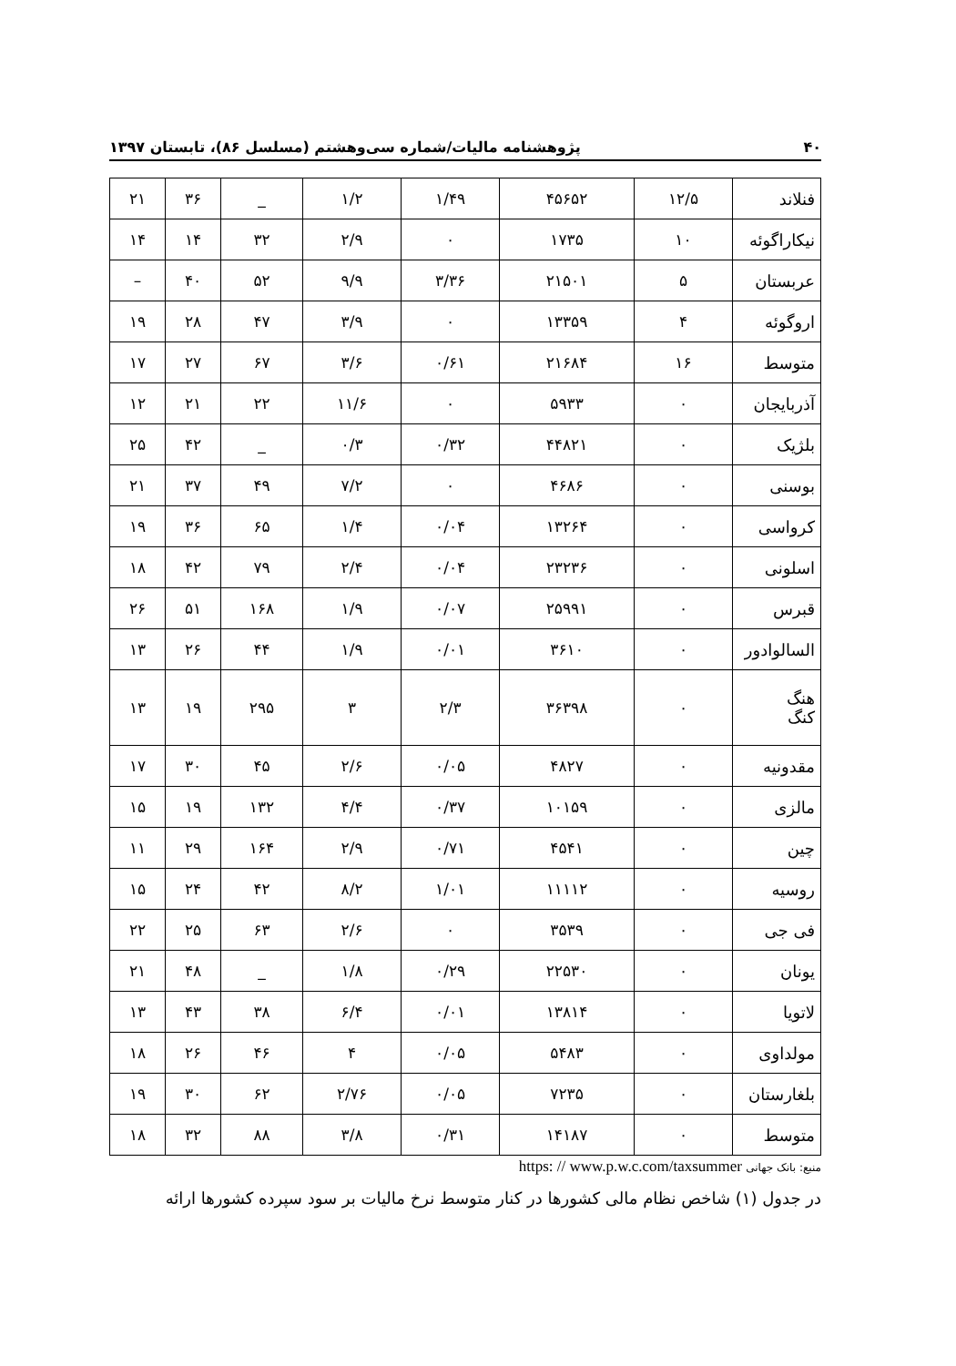۴۰ پژوهشنامه مالیات/شماره سی‌وهشتم (مسلسل ۸۶)، تابستان ۱۳۹۷
| فنلاند | ۱۲/۵ | ۴۵۶۵۲ | ۱/۴۹ | ۱/۲ | _ | ۳۶ | ۲۱ |
| نیکاراگوئه | ۱۰ | ۱۷۳۵ | ۰ | ۲/۹ | ۳۲ | ۱۴ | ۱۴ |
| عربستان | ۵ | ۲۱۵۰۱ | ۳/۳۶ | ۹/۹ | ۵۲ | ۴۰ | – |
| اروگوئه | ۴ | ۱۳۳۵۹ | ۰ | ۳/۹ | ۴۷ | ۲۸ | ۱۹ |
| متوسط | ۱۶ | ۲۱۶۸۴ | ۰/۶۱ | ۳/۶ | ۶۷ | ۲۷ | ۱۷ |
| آذربایجان | ۰ | ۵۹۳۳ | ۰ | ۱۱/۶ | ۲۲ | ۲۱ | ۱۲ |
| بلژیک | ۰ | ۴۴۸۲۱ | ۰/۳۲ | ۰/۳ | _ | ۴۲ | ۲۵ |
| بوسنی | ۰ | ۴۶۸۶ | ۰ | ۷/۲ | ۴۹ | ۳۷ | ۲۱ |
| کرواسی | ۰ | ۱۳۲۶۴ | ۰/۰۴ | ۱/۴ | ۶۵ | ۳۶ | ۱۹ |
| اسلونی | ۰ | ۲۳۲۳۶ | ۰/۰۴ | ۲/۴ | ۷۹ | ۴۲ | ۱۸ |
| قبرس | ۰ | ۲۵۹۹۱ | ۰/۰۷ | ۱/۹ | ۱۶۸ | ۵۱ | ۲۶ |
| السالوادور | ۰ | ۳۶۱۰ | ۰/۰۱ | ۱/۹ | ۴۴ | ۲۶ | ۱۳ |
| هنگ کنگ | ۰ | ۳۶۳۹۸ | ۲/۳ | ۳ | ۲۹۵ | ۱۹ | ۱۳ |
| مقدونیه | ۰ | ۴۸۲۷ | ۰/۰۵ | ۲/۶ | ۴۵ | ۳۰ | ۱۷ |
| مالزی | ۰ | ۱۰۱۵۹ | ۰/۳۷ | ۴/۴ | ۱۳۲ | ۱۹ | ۱۵ |
| چین | ۰ | ۴۵۴۱ | ۰/۷۱ | ۲/۹ | ۱۶۴ | ۲۹ | ۱۱ |
| روسیه | ۰ | ۱۱۱۱۲ | ۱/۰۱ | ۸/۲ | ۴۲ | ۲۴ | ۱۵ |
| فی جی | ۰ | ۳۵۳۹ | ۰ | ۲/۶ | ۶۳ | ۲۵ | ۲۲ |
| یونان | ۰ | ۲۲۵۳۰ | ۰/۲۹ | ۱/۸ | _ | ۴۸ | ۲۱ |
| لاتویا | ۰ | ۱۳۸۱۴ | ۰/۰۱ | ۶/۴ | ۳۸ | ۴۳ | ۱۳ |
| مولداوی | ۰ | ۵۴۸۳ | ۰/۰۵ | ۴ | ۴۶ | ۲۶ | ۱۸ |
| بلغارستان | ۰ | ۷۲۳۵ | ۰/۰۵ | ۲/۷۶ | ۶۲ | ۳۰ | ۱۹ |
| متوسط | ۰ | ۱۴۱۸۷ | ۰/۳۱ | ۳/۸ | ۸۸ | ۳۲ | ۱۸ |
https: // www.p.w.c.com/taxsummer منبع: بانک جهانی
در جدول (۱) شاخص نظام مالی کشورها در کنار متوسط نرخ مالیات بر سود سپرده کشورها ارائه